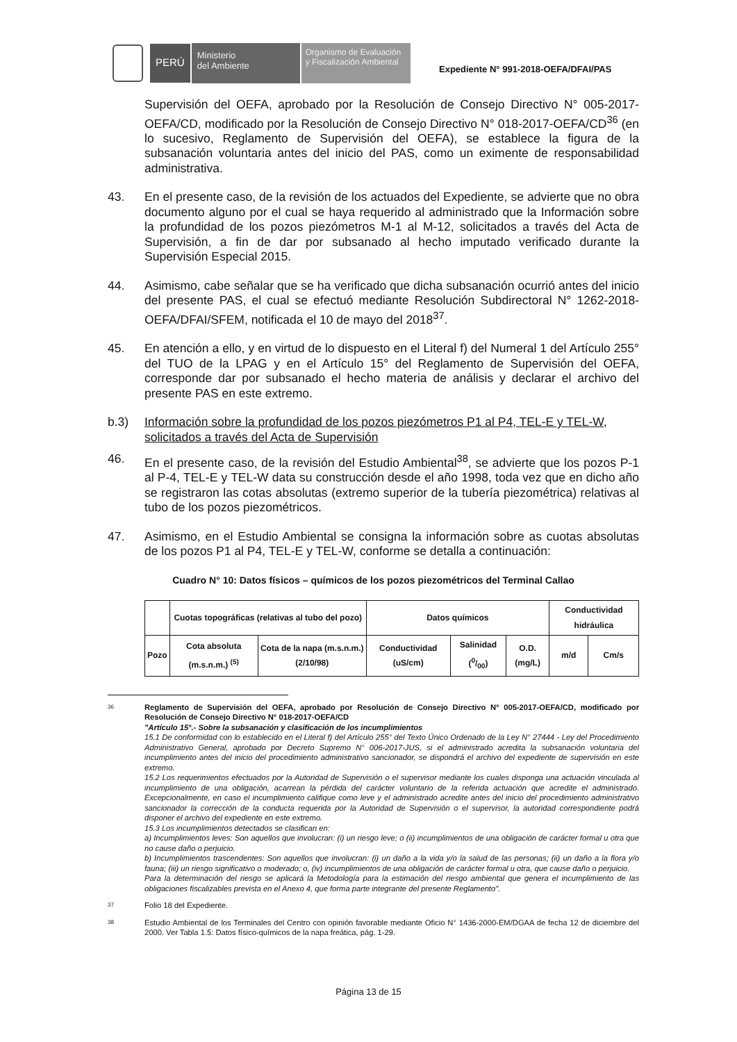PERÚ
Ministerio
del Ambiente
Organismo de Evaluación y Fiscalización Ambiental
Expediente N° 991-2018-OEFA/DFAI/PAS
Supervisión del OEFA, aprobado por la Resolución de Consejo Directivo N° 005-2017-OEFA/CD, modificado por la Resolución de Consejo Directivo N° 018-2017-OEFA/CD<sup>36</sup> (en lo sucesivo, Reglamento de Supervisión del OEFA), se establece la figura de la subsanación voluntaria antes del inicio del PAS, como un eximente de responsabilidad administrativa.
43. En el presente caso, de la revisión de los actuados del Expediente, se advierte que no obra documento alguno por el cual se haya requerido al administrado que la Información sobre la profundidad de los pozos piezómetros M-1 al M-12, solicitados a través del Acta de Supervisión, a fin de dar por subsanado al hecho imputado verificado durante la Supervisión Especial 2015.
44. Asimismo, cabe señalar que se ha verificado que dicha subsanación ocurrió antes del inicio del presente PAS, el cual se efectuó mediante Resolución Subdirectoral N° 1262-2018-OEFA/DFAI/SFEM, notificada el 10 de mayo del 2018<sup>37</sup>.
45. En atención a ello, y en virtud de lo dispuesto en el Literal f) del Numeral 1 del Artículo 255° del TUO de la LPAG y en el Artículo 15° del Reglamento de Supervisión del OEFA, corresponde dar por subsanado el hecho materia de análisis y declarar el archivo del presente PAS en este extremo.
b.3) Información sobre la profundidad de los pozos piezómetros P1 al P4, TEL-E y TEL-W, solicitados a través del Acta de Supervisión
46. En el presente caso, de la revisión del Estudio Ambiental<sup>38</sup>, se advierte que los pozos P-1 al P-4, TEL-E y TEL-W data su construcción desde el año 1998, toda vez que en dicho año se registraron las cotas absolutas (extremo superior de la tubería piezométrica) relativas al tubo de los pozos piezométricos.
47. Asimismo, en el Estudio Ambiental se consigna la información sobre as cuotas absolutas de los pozos P1 al P4, TEL-E y TEL-W, conforme se detalla a continuación:
Cuadro N° 10: Datos físicos – químicos de los pozos piezométricos del Terminal Callao
| | Cuotas topográficas (relativas al tubo del pozo) | | Datos químicos | | | Conductividad hidráulica | |
| Pozo | Cota absoluta (m.s.n.m.) <sup>(5)</sup> | Cota de la napa (m.s.n.m.) (2/10/98) | Conductividad (uS/cm) | Salinidad (0/00) | O.D. (mg/L) | m/d | Cm/s |
36
Reglamento de Supervisión del OEFA, aprobado por Resolución de Consejo Directivo N° 005-2017-OEFA/CD, modificado por Resolución de Consejo Directivo N° 018-2017-OEFA/CD
"Artículo 15°.- Sobre la subsanación y clasificación de los incumplimientos
15.1 De conformidad con lo establecido en el Literal f) del Artículo 255° del Texto Único Ordenado de la Ley N° 27444 - Ley del Procedimiento Administrativo General, aprobado por Decreto Supremo N° 006-2017-JUS, si el administrado acredita la subsanación voluntaria del incumplimiento antes del inicio del procedimiento administrativo sancionador, se dispondrá el archivo del expediente de supervisión en este extremo.
15.2 Los requerimientos efectuados por la Autoridad de Supervisión o el supervisor mediante los cuales disponga una actuación vinculada al incumplimiento de una obligación, acarrean la pérdida del carácter voluntario de la referida actuación que acredite el administrado. Excepcionalmente, en caso el incumplimiento califique como leve y el administrado acredite antes del inicio del procedimiento administrativo sancionador la corrección de la conducta requerida por la Autoridad de Supervisión o el supervisor, la autoridad correspondiente podrá disponer el archivo del expediente en este extremo.
15.3 Los incumplimientos detectados se clasifican en:
a) Incumplimientos leves: Son aquellos que involucran: (i) un riesgo leve; o (ii) incumplimientos de una obligación de carácter formal u otra que no cause daño o perjuicio.
b) Incumplimientos trascendentes: Son aquellos que involucran: (i) un daño a la vida y/o la salud de las personas; (ii) un daño a la flora y/o fauna; (iii) un riesgo significativo o moderado; o, (iv) incumplimientos de una obligación de carácter formal u otra, que cause daño o perjuicio.
Para la determinación del riesgo se aplicará la Metodología para la estimación del riesgo ambiental que genera el incumplimiento de las obligaciones fiscalizables prevista en el Anexo 4, que forma parte integrante del presente Reglamento".
37
Folio 18 del Expediente.
38
Estudio Ambiental de los Terminales del Centro con opinión favorable mediante Oficio N° 1436-2000-EM/DGAA de fecha 12 de diciembre del 2000. Ver Tabla 1.5: Datos físico-químicos de la napa freática, pág. 1-29.
Página 13 de 15